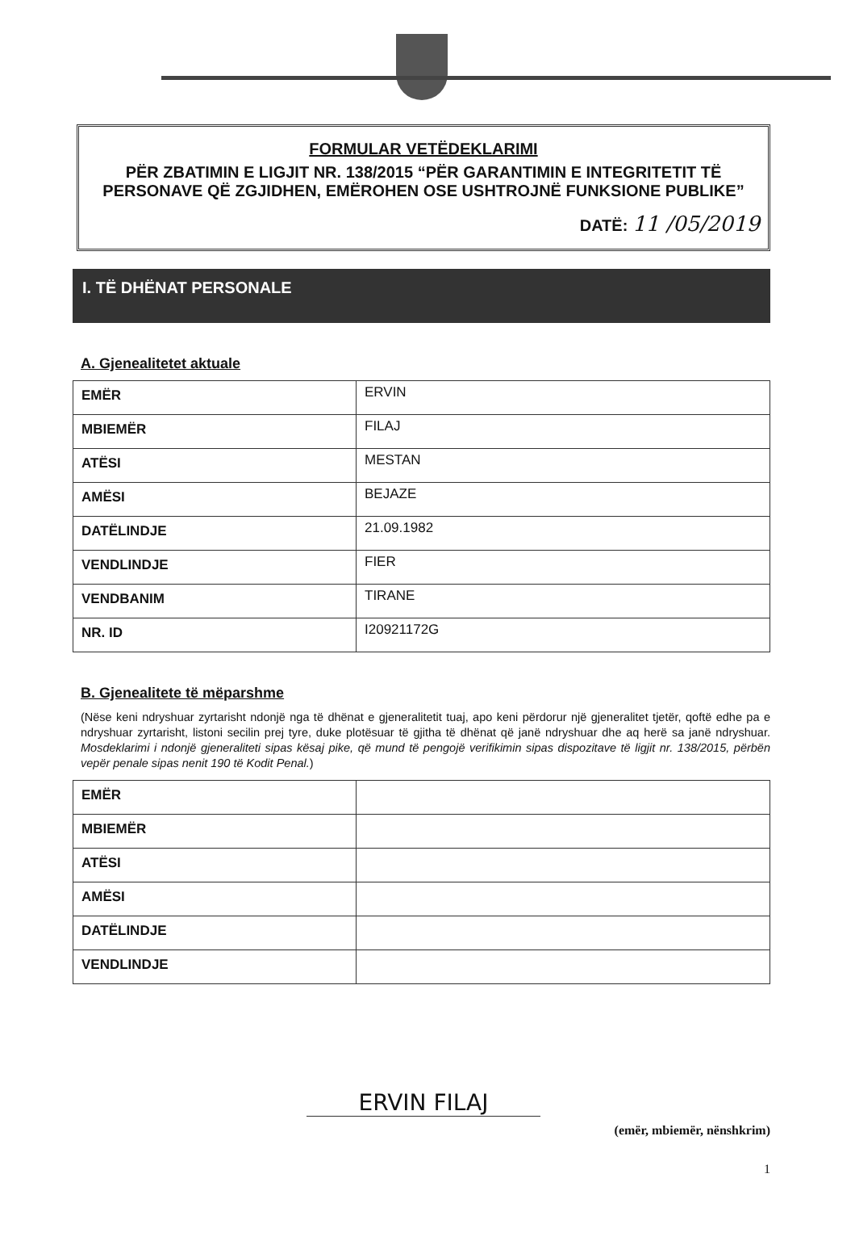FORMULAR VETËDEKLARIMI
PËR ZBATIMIN E LIGJIT NR. 138/2015 “PËR GARANTIMIN E INTEGRITETIT TË PERSONAVE QË ZGJIDHEN, EMËROHEN OSE USHTROJNË FUNKSIONE PUBLIKE”
DATË: 11 /05/2019
I. TË DHËNAT PERSONALE
A. Gjenealitetet aktuale
| EMËR | ERVIN |
| MBIEMËR | FILAJ |
| ATËSI | MESTAN |
| AMËSI | BEJAZE |
| DATËLINDJE | 21.09.1982 |
| VENDLINDJE | FIER |
| VENDBANIM | TIRANE |
| NR. ID | I20921172G |
B. Gjenealitete të mëparshme
(Nëse keni ndryshuar zyrtarisht ndonjë nga të dhënat e gjeneralitetit tuaj, apo keni përdorur një gjeneralitet tjetër, qoftë edhe pa e ndryshuar zyrtarisht, listoni secilin prej tyre, duke plotësuar të gjitha të dhënat që janë ndryshuar dhe aq herë sa janë ndryshuar. Mosdeklarimi i ndonjë gjeneraliteti sipas kësaj pike, që mund të pengojë verifikimin sipas dispozitave të ligjit nr. 138/2015, përbën vepër penale sipas nenit 190 të Kodit Penal.)
| EMËR | |
| MBIEMËR | |
| ATËSI | |
| AMËSI | |
| DATËLINDJE | |
| VENDLINDJE | |
ERVIN FILAJ
(emër, mbiemër, nënshkrim)
1